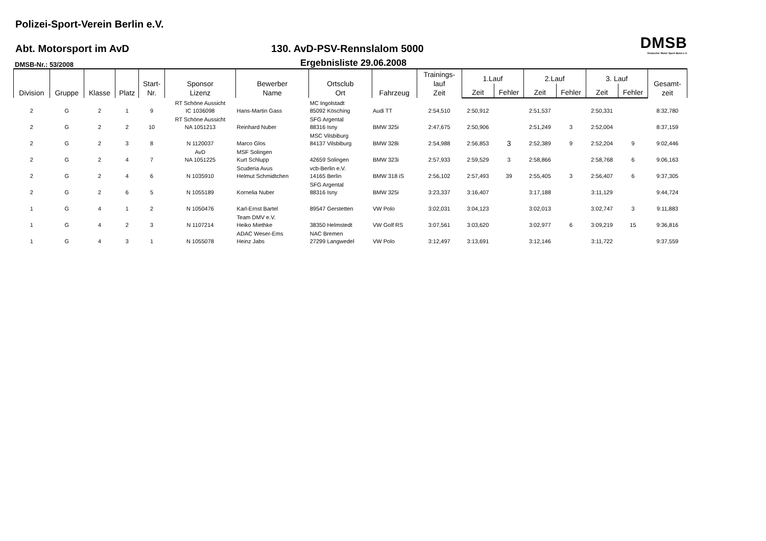Polizei-Sport-Verein Berlin e.V.
Abt. Motorsport im AvD
130. AvD-PSV-Rennslalom 5000
DMSB
Deutscher Motor Sport Bund e.V.
DMSB-Nr.: 53/2008
Ergebnisliste 29.06.2008
| Division | Gruppe | Klasse | Platz | Start- Nr. | Sponsor Lizenz | Bewerber Name | Ortsclub Ort | Fahrzeug | Trainings- lauf Zeit | 1.Lauf | | 2.Lauf | | 3. Lauf | | Gesamt- zeit |
| --- | --- | --- | --- | --- | --- | --- | --- | --- | --- | --- | --- | --- | --- | --- | --- | --- |
| | | | | | | | | | | Zeit | Fehler | Zeit | Fehler | Zeit | Fehler | |
| 2 | G | 2 | 1 | 9 | RT Schöne Aussicht IC 1036098 | Hans-Martin Gass | MC Ingolstadt 85092 Kösching | Audi TT | 2:54,510 | 2:50,912 | | 2:51,537 | | 2:50,331 | | 8:32,780 |
| 2 | G | 2 | 2 | 10 | RT Schöne Aussicht NA 1051213 | Reinhard Nuber | SFG Argental 88316 Isny | BMW 325i | 2:47,675 | 2:50,906 | | 2:51,249 | 3 | 2:52,004 | | 8:37,159 |
| 2 | G | 2 | 3 | 8 | N 1120037 | Marco Glos | MSC Vilsbiburg 84137 Vilsbiburg | BMW 328i | 2:54,988 | 2:56,853 | 3 | 2:52,389 | 9 | 2:52,204 | 9 | 9:02,446 |
| 2 | G | 2 | 4 | 7 | AvD NA 1051225 | MSF Solingen Kurt Schlupp | 42659 Solingen | BMW 323i | 2:57,933 | 2:59,529 | 3 | 2:58,866 | | 2:58,768 | 6 | 9:06,163 |
| 2 | G | 2 | 4 | 6 | N 1035910 | Scuderia Avus Helmut Schmidtchen | vcb-Berlin e.V. 14165 Berlin | BMW 318 iS | 2:56,102 | 2:57,493 | 39 | 2:55,405 | 3 | 2:56,407 | 6 | 9:37,305 |
| 2 | G | 2 | 6 | 5 | N 1055189 | Kornelia Nuber | SFG Argental 88316 Isny | BMW 325i | 3:23,337 | 3:16,407 | | 3:17,188 | | 3:11,129 | | 9:44,724 |
| 1 | G | 4 | 1 | 2 | N 1050476 | Karl-Ernst Bartel | 89547 Gerstetten | VW Polo | 3:02,031 | 3:04,123 | | 3:02,013 | | 3:02,747 | 3 | 9:11,883 |
| 1 | G | 4 | 2 | 3 | N 1107214 | Team DMV e.V. Heiko Miethke | 38350 Helmstedt | VW Golf RS | 3:07,561 | 3:03,620 | | 3:02,977 | 6 | 3:09,219 | 15 | 9:36,816 |
| 1 | G | 4 | 3 | 1 | N 1055078 | ADAC Weser-Ems Heinz Jabs | NAC Bremen 27299 Langwedel | VW Polo | 3:12,497 | 3:13,691 | | 3:12,146 | | 3:11,722 | | 9:37,559 |